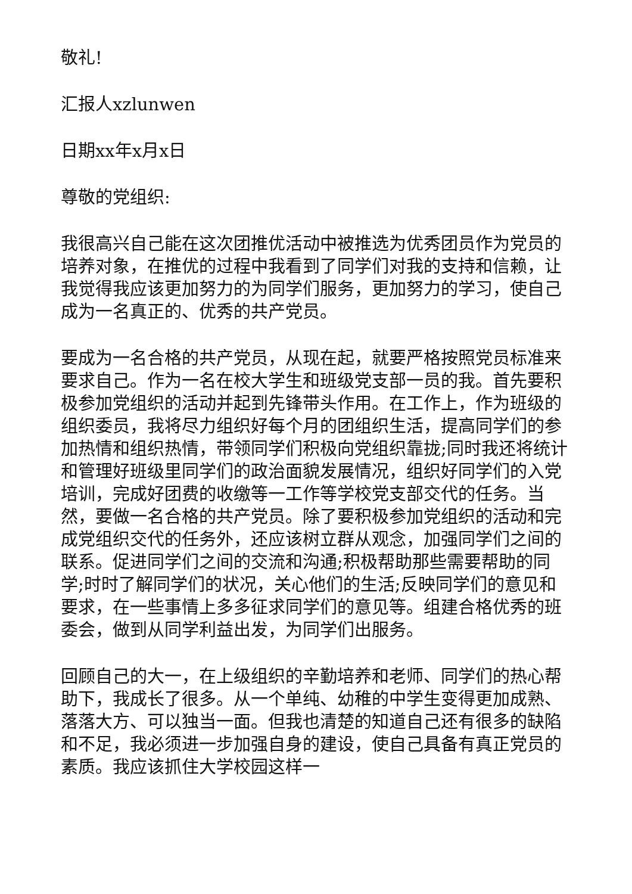敬礼!
汇报人xzlunwen
日期xx年x月x日
尊敬的党组织:
我很高兴自己能在这次团推优活动中被推选为优秀团员作为党员的培养对象，在推优的过程中我看到了同学们对我的支持和信赖，让我觉得我应该更加努力的为同学们服务，更加努力的学习，使自己成为一名真正的、优秀的共产党员。
要成为一名合格的共产党员，从现在起，就要严格按照党员标准来要求自己。作为一名在校大学生和班级党支部一员的我。首先要积极参加党组织的活动并起到先锋带头作用。在工作上，作为班级的组织委员，我将尽力组织好每个月的团组织生活，提高同学们的参加热情和组织热情，带领同学们积极向党组织靠拢;同时我还将统计和管理好班级里同学们的政治面貌发展情况，组织好同学们的入党培训，完成好团费的收缴等一工作等学校党支部交代的任务。当然，要做一名合格的共产党员。除了要积极参加党组织的活动和完成党组织交代的任务外，还应该树立群从观念，加强同学们之间的联系。促进同学们之间的交流和沟通;积极帮助那些需要帮助的同学;时时了解同学们的状况，关心他们的生活;反映同学们的意见和要求，在一些事情上多多征求同学们的意见等。组建合格优秀的班委会，做到从同学利益出发，为同学们出服务。
回顾自己的大一，在上级组织的辛勤培养和老师、同学们的热心帮助下，我成长了很多。从一个单纯、幼稚的中学生变得更加成熟、落落大方、可以独当一面。但我也清楚的知道自己还有很多的缺陷和不足，我必须进一步加强自身的建设，使自己具备有真正党员的素质。我应该抓住大学校园这样一